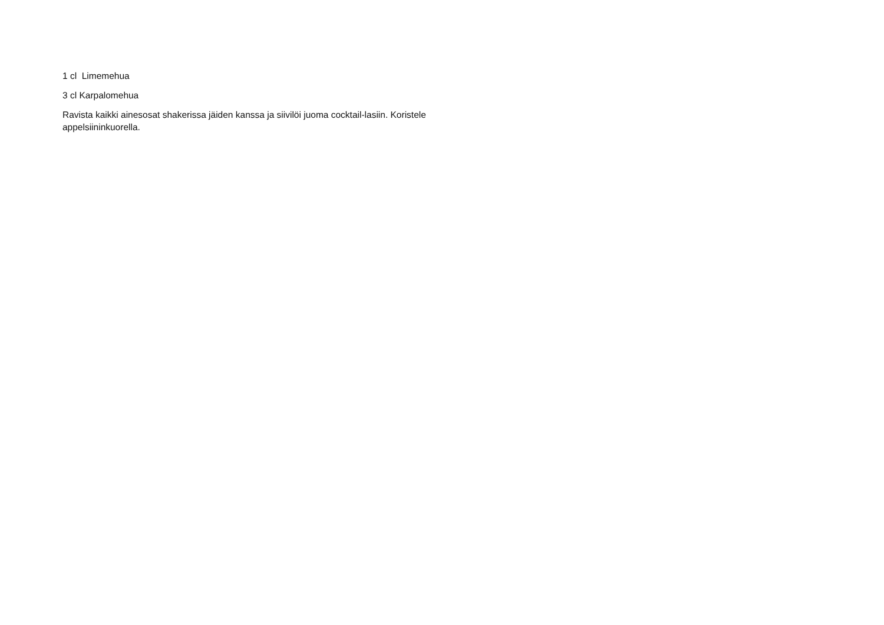1 cl Limemehua
3 cl Karpalomehua
Ravista kaikki ainesosat shakerissa jäiden kanssa ja siivilöi juoma cocktail-lasiin. Koristele appelsiininkuorella.